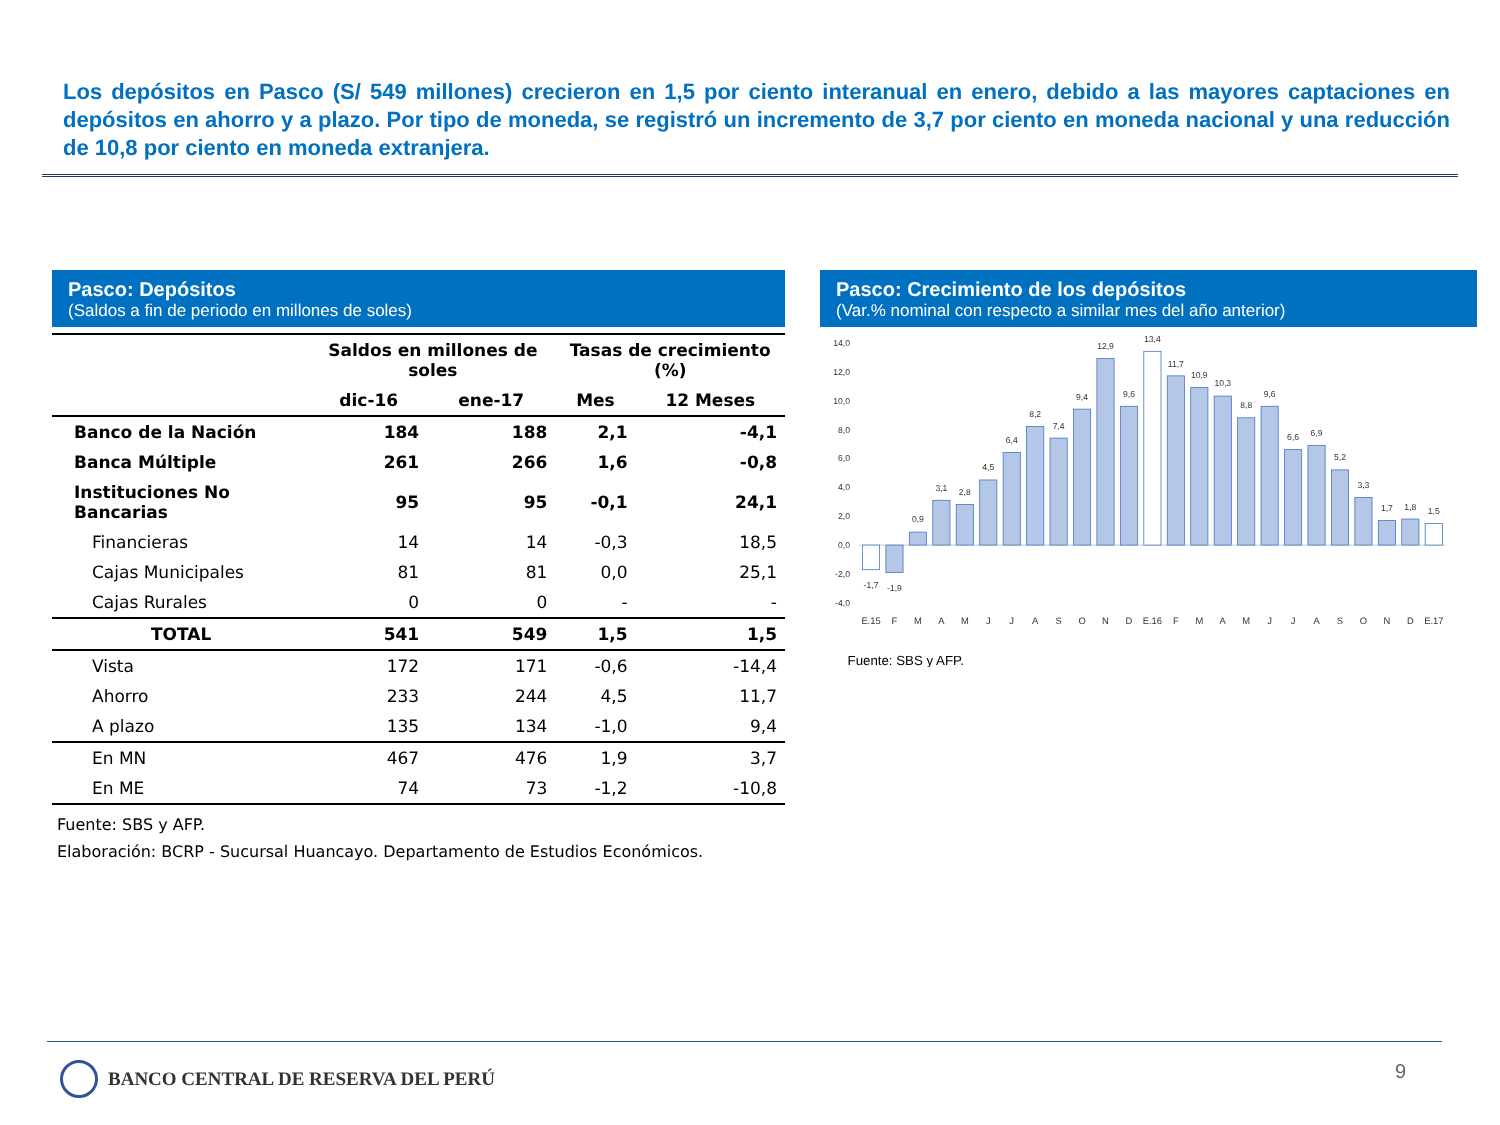Los depósitos en Pasco (S/ 549 millones) crecieron en 1,5 por ciento interanual en enero, debido a las mayores captaciones en depósitos en ahorro y a plazo. Por tipo de moneda, se registró un incremento de 3,7 por ciento en moneda nacional y una reducción de 10,8 por ciento en moneda extranjera.
Pasco: Depósitos
(Saldos a fin de periodo en millones de soles)
| | Saldos en millones de soles | | Tasas de crecimiento (%) | |
| --- | --- | --- | --- | --- |
| | dic-16 | ene-17 | Mes | 12 Meses |
| Banco de la Nación | 184 | 188 | 2,1 | -4,1 |
| Banca Múltiple | 261 | 266 | 1,6 | -0,8 |
| Instituciones No Bancarias | 95 | 95 | -0,1 | 24,1 |
| Financieras | 14 | 14 | -0,3 | 18,5 |
| Cajas Municipales | 81 | 81 | 0,0 | 25,1 |
| Cajas Rurales | 0 | 0 | - | - |
| TOTAL | 541 | 549 | 1,5 | 1,5 |
| Vista | 172 | 171 | -0,6 | -14,4 |
| Ahorro | 233 | 244 | 4,5 | 11,7 |
| A plazo | 135 | 134 | -1,0 | 9,4 |
| En MN | 467 | 476 | 1,9 | 3,7 |
| En ME | 74 | 73 | -1,2 | -10,8 |
Fuente: SBS y AFP.
Elaboración: BCRP - Sucursal Huancayo. Departamento de Estudios Económicos.
Pasco: Crecimiento de los depósitos
(Var.% nominal con respecto a similar mes del año anterior)
14,0
12,0
10,0
8,0
6,0
4,0
2,0
0,0
-2,0
-4,0
-1,7
-1,9
0,9
3,1
2,8
4,5
6,4
8,2
7,4
9,4
12,9
9,6
13,4
11,7
10,9
10,3
8,8
9,6
6,6
6,9
5,2
3,3
1,7
1,8
1,5
E.15
F
M
A
M
J
J
A
S
O
N
D
E.16
F
M
A
M
J
J
A
S
O
N
D
E.17
Fuente: SBS y AFP.
BANCO CENTRAL DE RESERVA DEL PERÚ
9